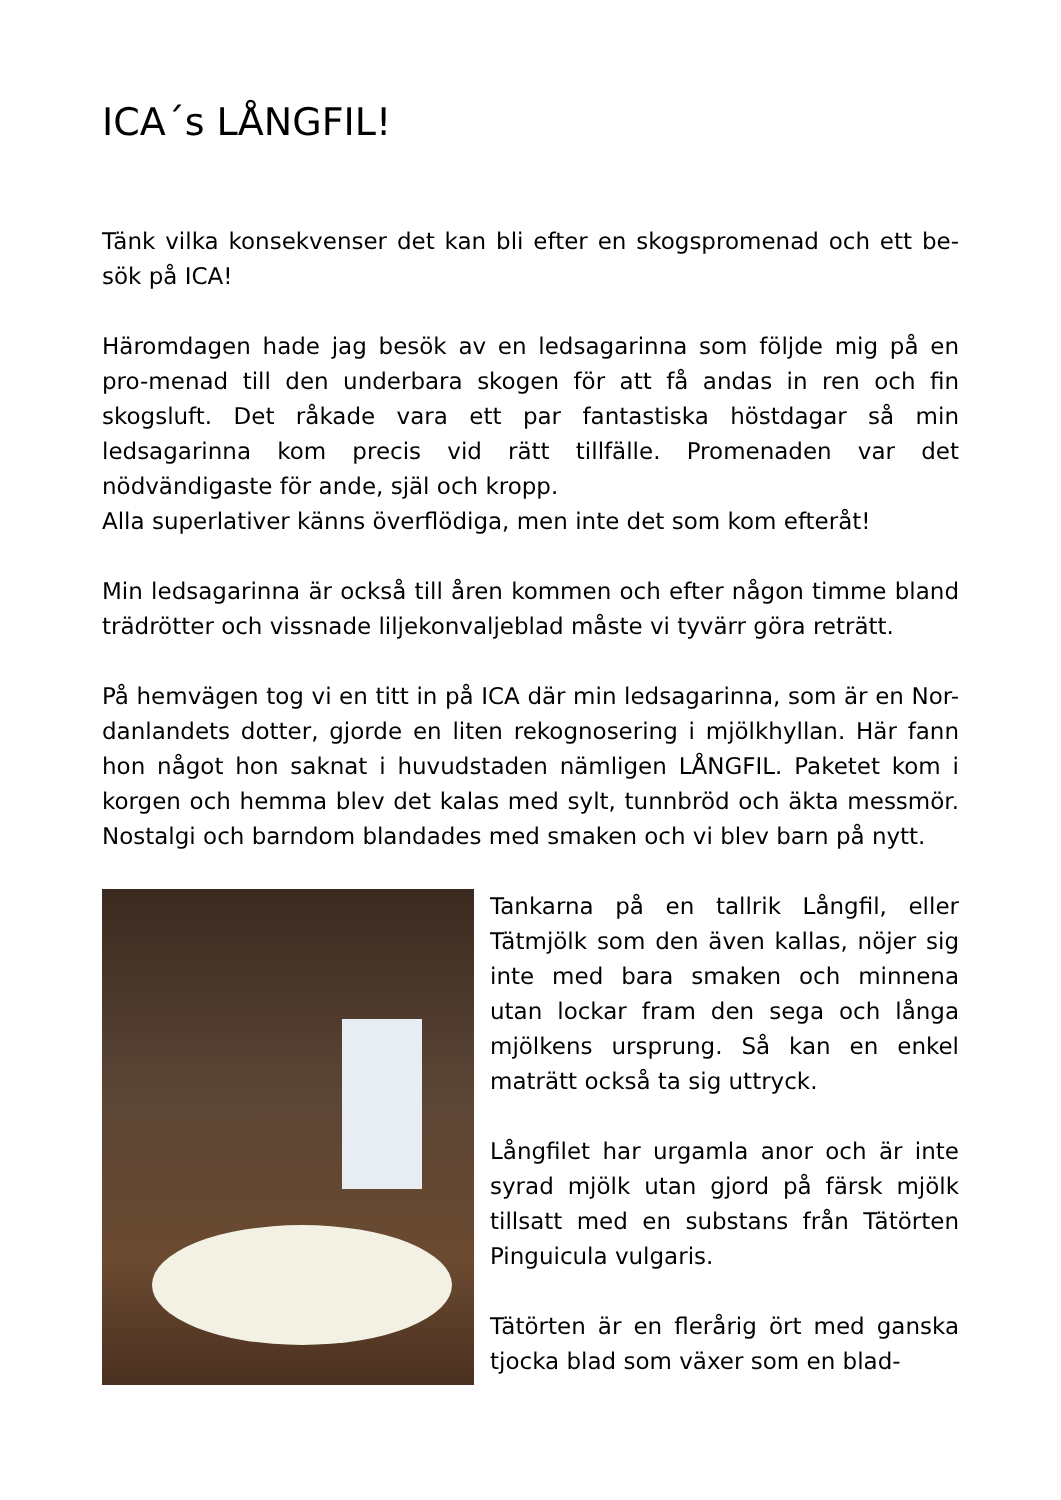ICA´s LÅNGFIL!
Tänk vilka konsekvenser det kan bli efter en skogspromenad och ett be-sök på ICA!
Häromdagen hade jag besök av en ledsagarinna som följde mig på en pro-menad till den underbara skogen för att få andas in ren och fin skogsluft. Det råkade vara ett par fantastiska höstdagar så min ledsagarinna kom precis vid rätt tillfälle. Promenaden var det nödvändigaste för ande, själ och kropp.
Alla superlativer känns överflödiga, men inte det som kom efteråt!
Min ledsagarinna är också till åren kommen och efter någon timme bland trädrötter och vissnade liljekonvaljeblad måste vi tyvärr göra reträtt.
På hemvägen tog vi en titt in på ICA där min ledsagarinna, som är en Nor-danlandets dotter, gjorde en liten rekognosering i mjölkhyllan. Här fann hon något hon saknat i huvudstaden nämligen LÅNGFIL. Paketet kom i korgen och hemma blev det kalas med sylt, tunnbröd och äkta messmör. Nostalgi och barndom blandades med smaken och vi blev barn på nytt.
Tankarna på en tallrik Långfil, eller Tätmjölk som den även kallas, nöjer sig inte med bara smaken och minnena utan lockar fram den sega och långa mjölkens ursprung. Så kan en enkel maträtt också ta sig uttryck.
Långfilet har urgamla anor och är inte syrad mjölk utan gjord på färsk mjölk tillsatt med en substans från Tätörten Pinguicula vulgaris.
Tätörten är en flerårig ört med ganska tjocka blad som växer som en blad-